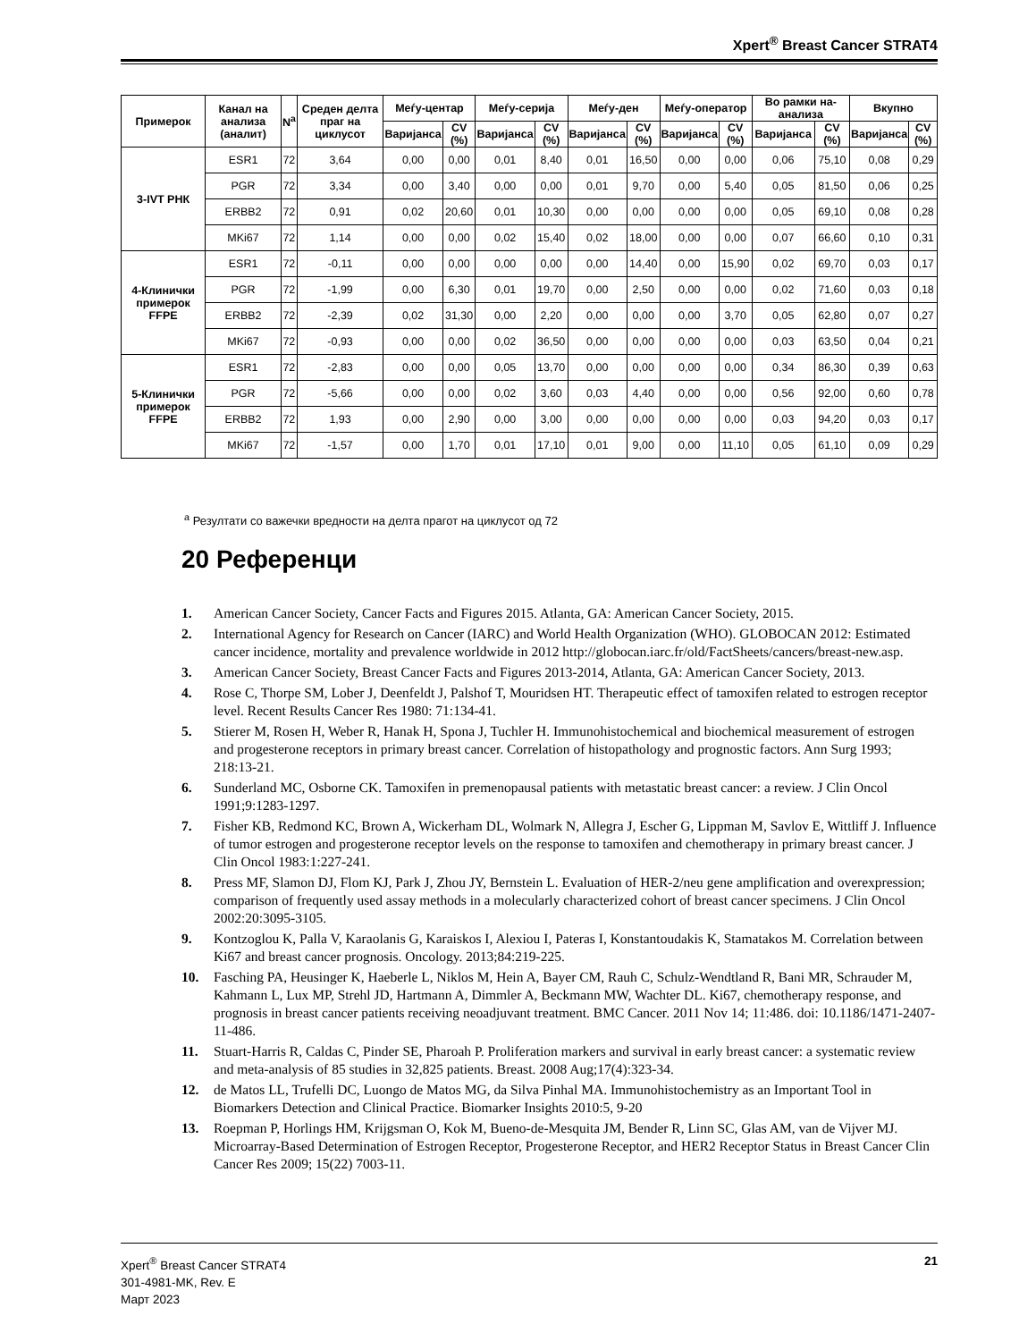Xpert<sup>®</sup> Breast Cancer STRAT4
| Примерок | Канал на анализа (аналит) | N<sup>a</sup> | Среден делта праг на циклусот | Меѓу-центар | | Меѓу-серија | | Меѓу-ден | | Меѓу-оператор | | Во рамки на-анализа | | Вкупно | |
| --- | --- | --- | --- | --- | --- | --- | --- | --- | --- | --- | --- | --- | --- | --- | --- |
| | | | | Варијанса | CV (%) | Варијанса | CV (%) | Варијанса | CV (%) | Варијанса | CV (%) | Варијанса | CV (%) | Варијанса | CV (%) |
| 3-IVT РНК | ESR1 | 72 | 3,64 | 0,00 | 0,00 | 0,01 | 8,40 | 0,01 | 16,50 | 0,00 | 0,00 | 0,06 | 75,10 | 0,08 | 0,29 |
| | PGR | 72 | 3,34 | 0,00 | 3,40 | 0,00 | 0,00 | 0,01 | 9,70 | 0,00 | 5,40 | 0,05 | 81,50 | 0,06 | 0,25 |
| | ERBB2 | 72 | 0,91 | 0,02 | 20,60 | 0,01 | 10,30 | 0,00 | 0,00 | 0,00 | 0,00 | 0,05 | 69,10 | 0,08 | 0,28 |
| | MKi67 | 72 | 1,14 | 0,00 | 0,00 | 0,02 | 15,40 | 0,02 | 18,00 | 0,00 | 0,00 | 0,07 | 66,60 | 0,10 | 0,31 |
| 4-Клинички примерок FFPE | ESR1 | 72 | -0,11 | 0,00 | 0,00 | 0,00 | 0,00 | 0,00 | 14,40 | 0,00 | 15,90 | 0,02 | 69,70 | 0,03 | 0,17 |
| | PGR | 72 | -1,99 | 0,00 | 6,30 | 0,01 | 19,70 | 0,00 | 2,50 | 0,00 | 0,00 | 0,02 | 71,60 | 0,03 | 0,18 |
| | ERBB2 | 72 | -2,39 | 0,02 | 31,30 | 0,00 | 2,20 | 0,00 | 0,00 | 0,00 | 3,70 | 0,05 | 62,80 | 0,07 | 0,27 |
| | MKi67 | 72 | -0,93 | 0,00 | 0,00 | 0,02 | 36,50 | 0,00 | 0,00 | 0,00 | 0,00 | 0,03 | 63,50 | 0,04 | 0,21 |
| 5-Клинички примерок FFPE | ESR1 | 72 | -2,83 | 0,00 | 0,00 | 0,05 | 13,70 | 0,00 | 0,00 | 0,00 | 0,00 | 0,34 | 86,30 | 0,39 | 0,63 |
| | PGR | 72 | -5,66 | 0,00 | 0,00 | 0,02 | 3,60 | 0,03 | 4,40 | 0,00 | 0,00 | 0,56 | 92,00 | 0,60 | 0,78 |
| | ERBB2 | 72 | 1,93 | 0,00 | 2,90 | 0,00 | 3,00 | 0,00 | 0,00 | 0,00 | 0,00 | 0,03 | 94,20 | 0,03 | 0,17 |
| | MKi67 | 72 | -1,57 | 0,00 | 1,70 | 0,01 | 17,10 | 0,01 | 9,00 | 0,00 | 11,10 | 0,05 | 61,10 | 0,09 | 0,29 |
<sup>a</sup> Резултати со важечки вредности на делта прагот на циклусот од 72
20 Референци
1. American Cancer Society, Cancer Facts and Figures 2015. Atlanta, GA: American Cancer Society, 2015.
2. International Agency for Research on Cancer (IARC) and World Health Organization (WHO). GLOBOCAN 2012: Estimated cancer incidence, mortality and prevalence worldwide in 2012 http://globocan.iarc.fr/old/FactSheets/cancers/breast-new.asp.
3. American Cancer Society, Breast Cancer Facts and Figures 2013-2014, Atlanta, GA: American Cancer Society, 2013.
4. Rose C, Thorpe SM, Lober J, Deenfeldt J, Palshof T, Mouridsen HT. Therapeutic effect of tamoxifen related to estrogen receptor level. Recent Results Cancer Res 1980: 71:134-41.
5. Stierer M, Rosen H, Weber R, Hanak H, Spona J, Tuchler H. Immunohistochemical and biochemical measurement of estrogen and progesterone receptors in primary breast cancer. Correlation of histopathology and prognostic factors. Ann Surg 1993; 218:13-21.
6. Sunderland MC, Osborne CK. Tamoxifen in premenopausal patients with metastatic breast cancer: a review. J Clin Oncol 1991;9:1283-1297.
7. Fisher KB, Redmond KC, Brown A, Wickerham DL, Wolmark N, Allegra J, Escher G, Lippman M, Savlov E, Wittliff J. Influence of tumor estrogen and progesterone receptor levels on the response to tamoxifen and chemotherapy in primary breast cancer. J Clin Oncol 1983:1:227-241.
8. Press MF, Slamon DJ, Flom KJ, Park J, Zhou JY, Bernstein L. Evaluation of HER-2/neu gene amplification and overexpression; comparison of frequently used assay methods in a molecularly characterized cohort of breast cancer specimens. J Clin Oncol 2002:20:3095-3105.
9. Kontzoglou K, Palla V, Karaolanis G, Karaiskos I, Alexiou I, Pateras I, Konstantoudakis K, Stamatakos M. Correlation between Ki67 and breast cancer prognosis. Oncology. 2013;84:219-225.
10. Fasching PA, Heusinger K, Haeberle L, Niklos M, Hein A, Bayer CM, Rauh C, Schulz-Wendtland R, Bani MR, Schrauder M, Kahmann L, Lux MP, Strehl JD, Hartmann A, Dimmler A, Beckmann MW, Wachter DL. Ki67, chemotherapy response, and prognosis in breast cancer patients receiving neoadjuvant treatment. BMC Cancer. 2011 Nov 14; 11:486. doi: 10.1186/1471-2407-11-486.
11. Stuart-Harris R, Caldas C, Pinder SE, Pharoah P. Proliferation markers and survival in early breast cancer: a systematic review and meta-analysis of 85 studies in 32,825 patients. Breast. 2008 Aug;17(4):323-34.
12. de Matos LL, Trufelli DC, Luongo de Matos MG, da Silva Pinhal MA. Immunohistochemistry as an Important Tool in Biomarkers Detection and Clinical Practice. Biomarker Insights 2010:5, 9-20
13. Roepman P, Horlings HM, Krijgsman O, Kok M, Bueno-de-Mesquita JM, Bender R, Linn SC, Glas AM, van de Vijver MJ. Microarray-Based Determination of Estrogen Receptor, Progesterone Receptor, and HER2 Receptor Status in Breast Cancer Clin Cancer Res 2009; 15(22) 7003-11.
Xpert<sup>®</sup> Breast Cancer STRAT4
301-4981-MK, Rev. E
Март 2023
21